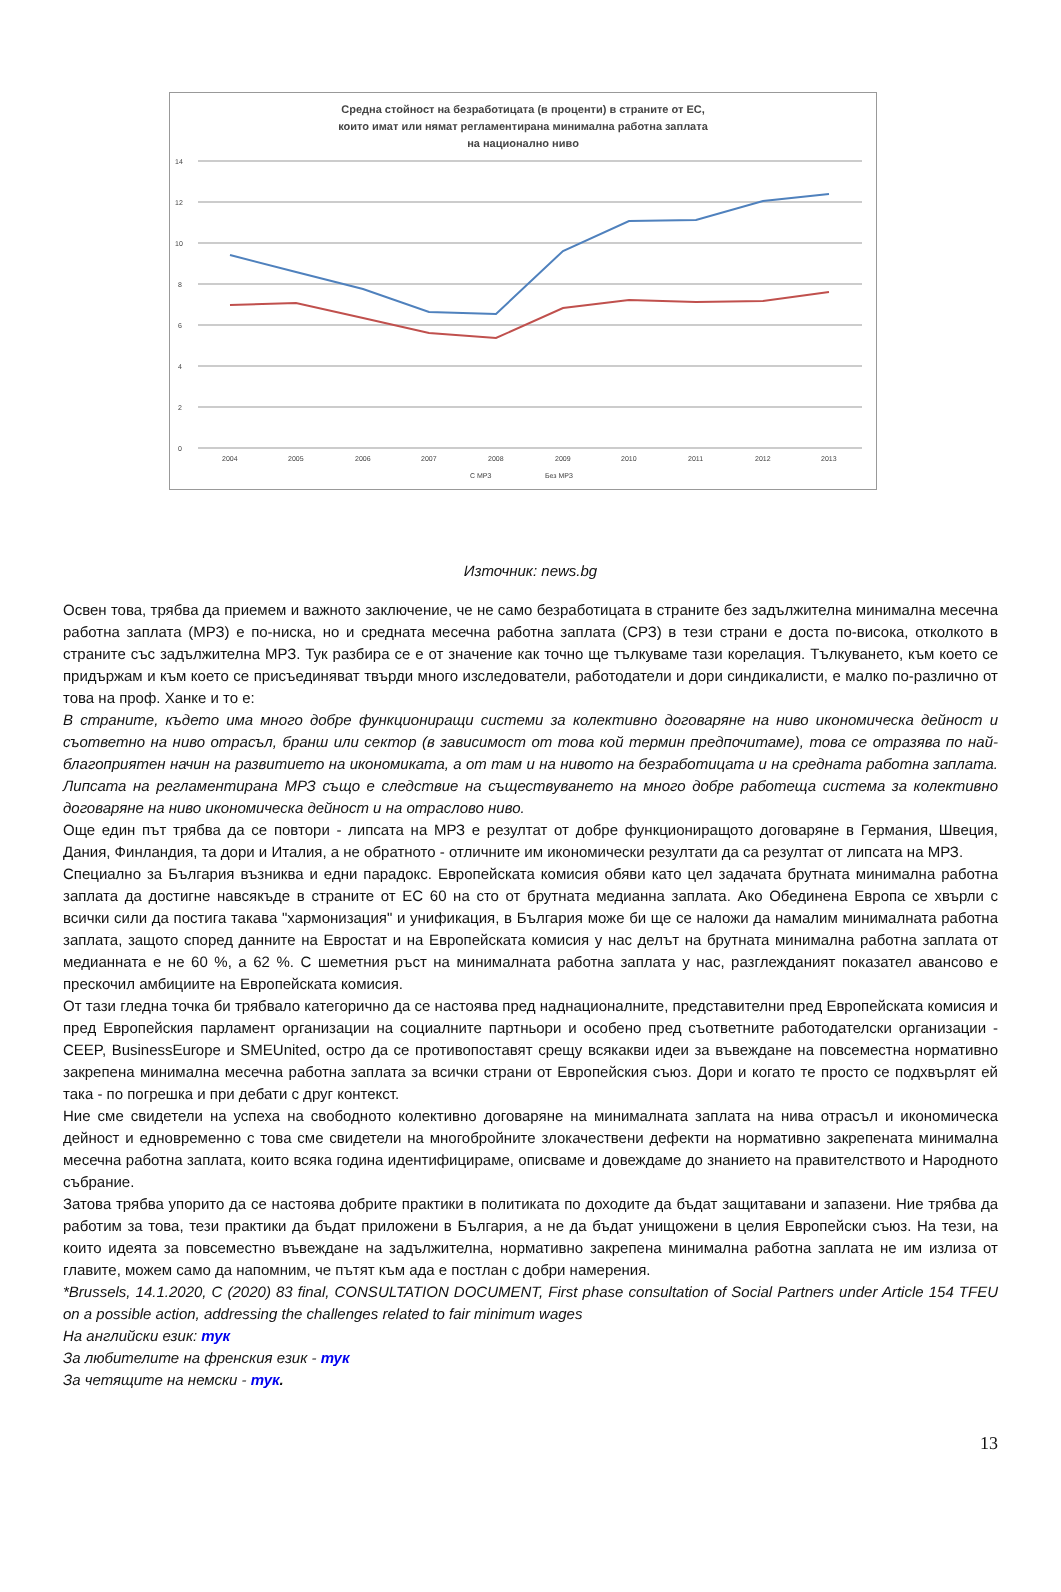Средна стойност на безработицата (в проценти) в страните от ЕС,
които имат или нямат регламентирана минимална работна заплата
на национално ниво
14
12
10
8
6
4
2
0
2004
2005
2006
2007
2008
2009
2010
2011
2012
2013
С МРЗ
Без МРЗ
Източник: news.bg
Освен това, трябва да приемем и важното заключение, че не само безработицата в страните без задължителна минимална месечна работна заплата (МРЗ) е по-ниска, но и средната месечна работна заплата (СРЗ) в тези страни е доста по-висока, отколкото в страните със задължителна МРЗ. Тук разбира се е от значение как точно ще тълкуваме тази корелация. Тълкуването, към което се придържам и към което се присъединяват твърди много изследователи, работодатели и дори синдикалисти, е малко по-различно от това на проф. Ханке и то е:
В страните, където има много добре функциониращи системи за колективно договаряне на ниво икономическа дейност и съответно на ниво отрасъл, бранш или сектор (в зависимост от това кой термин предпочитаме), това се отразява по най-благоприятен начин на развитието на икономиката, а от там и на нивото на безработицата и на средната работна заплата. Липсата на регламентирана МРЗ също е следствие на съществуването на много добре работеща система за колективно договаряне на ниво икономическа дейност и на отраслово ниво.
Още един път трябва да се повтори - липсата на МРЗ е резултат от добре функциониращото договаряне в Германия, Швеция, Дания, Финландия, та дори и Италия, а не обратното - отличните им икономически резултати да са резултат от липсата на МРЗ.
Специално за България възниква и едни парадокс. Европейската комисия обяви като цел задачата брутната минимална работна заплата да достигне навсякъде в страните от ЕС 60 на сто от брутната медианна заплата. Ако Обединена Европа се хвърли с всички сили да постига такава "хармонизация" и унификация, в България може би ще се наложи да намалим минималната работна заплата, защото според данните на Евростат и на Европейската комисия у нас делът на брутната минимална работна заплата от медианната е не 60 %, а 62 %. С шеметния ръст на минималната работна заплата у нас, разглежданият показател авансово е прескочил амбициите на Европейската комисия.
От тази гледна точка би трябвало категорично да се настоява пред наднационалните, представителни пред Европейската комисия и пред Европейския парламент организации на социалните партньори и особено пред съответните работодателски организации - CEEP, BusinessEurope и SMEUnited, остро да се противопоставят срещу всякакви идеи за въвеждане на повсеместна нормативно закрепена минимална месечна работна заплата за всички страни от Европейския съюз. Дори и когато те просто се подхвърлят ей така - по погрешка и при дебати с друг контекст.
Ние сме свидетели на успеха на свободното колективно договаряне на минималната заплата на нива отрасъл и икономическа дейност и едновременно с това сме свидетели на многобройните злокачествени дефекти на нормативно закрепената минимална месечна работна заплата, които всяка година идентифицираме, описваме и довеждаме до знанието на правителството и Народното събрание.
Затова трябва упорито да се настоява добрите практики в политиката по доходите да бъдат защитавани и запазени. Ние трябва да работим за това, тези практики да бъдат приложени в България, а не да бъдат унищожени в целия Европейски съюз. На тези, на които идеята за повсеместно въвеждане на задължителна, нормативно закрепена минимална работна заплата не им излиза от главите, можем само да напомним, че пътят към ада е постлан с добри намерения.
*Brussels, 14.1.2020, C (2020) 83 final, CONSULTATION DOCUMENT, First phase consultation of Social Partners under Article 154 TFEU on a possible action, addressing the challenges related to fair minimum wages
На английски език: тук
За любителите на френския език - тук
За четящите на немски - тук.
13